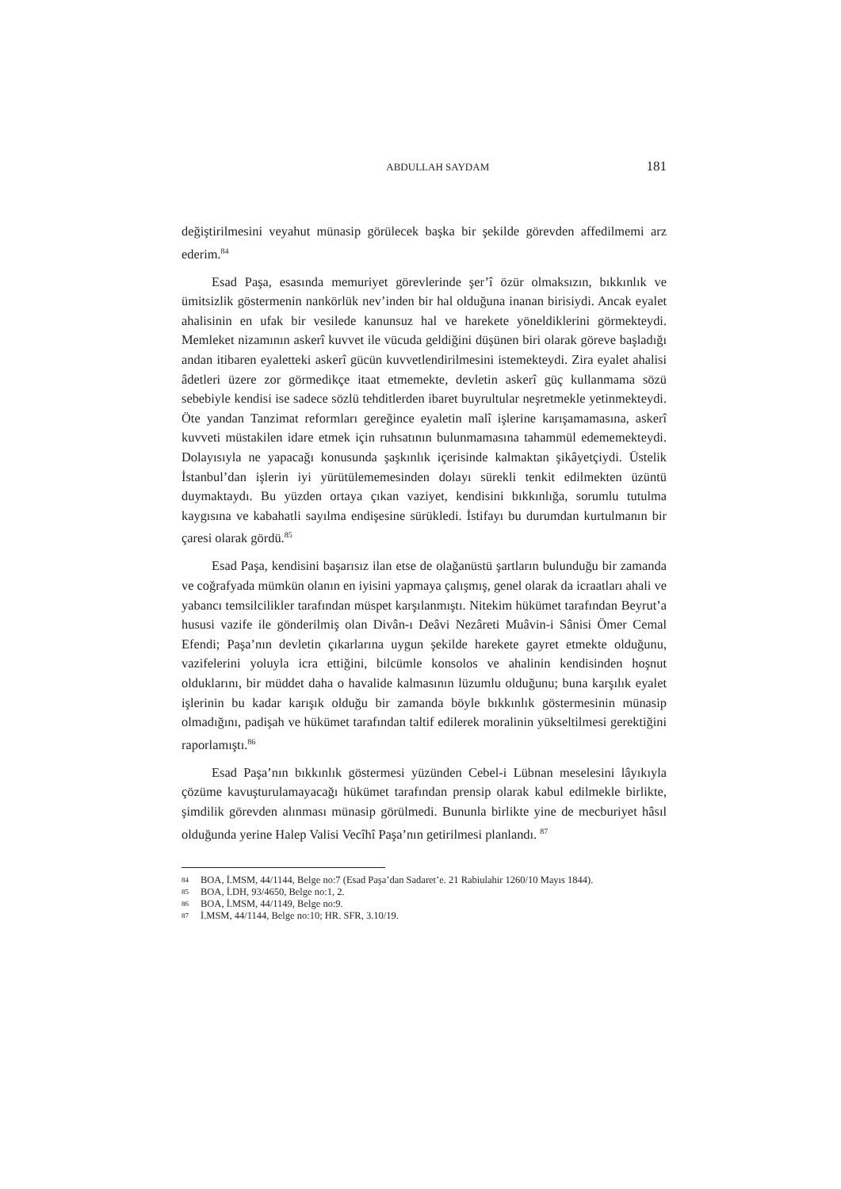ABDULLAH SAYDAM 181
değiştirilmesini veyahut münasip görülecek başka bir şekilde görevden affedilmemi arz ederim.<sup>84</sup>
Esad Paşa, esasında memuriyet görevlerinde şer’î özür olmaksızın, bıkkınlık ve ümitsizlik göstermenin nankörlük nev’inden bir hal olduğuna inanan birisiydi. Ancak eyalet ahalisinin en ufak bir vesilede kanunsuz hal ve harekete yöneldiklerini görmekteydi. Memleket nizamının askerî kuvvet ile vücuda geldiğini düşünen biri olarak göreve başladığı andan itibaren eyaletteki askerî gücün kuvvetlendirilmesini istemekteydi. Zira eyalet ahalisi âdetleri üzere zor görmedikçe itaat etmemekte, devletin askerî güç kullanmama sözü sebebiyle kendisi ise sadece sözlü tehditlerden ibaret buyrultular neşretmekle yetinmekteydi. Öte yandan Tanzimat reformları gereğince eyaletin malî işlerine karışamamasına, askerî kuvveti müstakilen idare etmek için ruhsatının bulunmamasına tahammül edememekteydi. Dolayısıyla ne yapacağı konusunda şaşkınlık içerisinde kalmaktan şikâyetçiydi. Üstelik İstanbul’dan işlerin iyi yürütülememesinden dolayı sürekli tenkit edilmekten üzüntü duymaktaydı. Bu yüzden ortaya çıkan vaziyet, kendisini bıkkınlığa, sorumlu tutulma kaygısına ve kabahatli sayılma endişesine sürükledi. İstifayı bu durumdan kurtulmanın bir çaresi olarak gördü.<sup>85</sup>
Esad Paşa, kendisini başarısız ilan etse de olağanüstü şartların bulunduğu bir zamanda ve coğrafyada mümkün olanın en iyisini yapmaya çalışmış, genel olarak da icraatları ahali ve yabancı temsilcilikler tarafından müspet karşılanmıştı. Nitekim hükümet tarafından Beyrut’a hususi vazife ile gönderilmiş olan Divân-ı Deâvi Nezâreti Muâvin-i Sânisi Ömer Cemal Efendi; Paşa’nın devletin çıkarlarına uygun şekilde harekete gayret etmekte olduğunu, vazifelerini yoluyla icra ettiğini, bilcümle konsolos ve ahalinin kendisinden hoşnut olduklarını, bir müddet daha o havalide kalmasının lüzumlu olduğunu; buna karşılık eyalet işlerinin bu kadar karışık olduğu bir zamanda böyle bıkkınlık göstermesinin münasip olmadığını, padişah ve hükümet tarafından taltif edilerek moralinin yükseltilmesi gerektiğini raporlamıştı.<sup>86</sup>
Esad Paşa’nın bıkkınlık göstermesi yüzünden Cebel-i Lübnan meselesini lâyıkıyla çözüme kavuşturulamayacağı hükümet tarafından prensip olarak kabul edilmekle birlikte, şimdilik görevden alınması münasip görülmedi. Bununla birlikte yine de mecburiyet hâsıl olduğunda yerine Halep Valisi Vecîhî Paşa’nın getirilmesi planlandı. <sup>87</sup>
84 BOA, İ.MSM, 44/1144, Belge no:7 (Esad Paşa’dan Sadaret’e. 21 Rabiulahir 1260/10 Mayıs 1844).
85 BOA, İ.DH, 93/4650, Belge no:1, 2.
86 BOA, İ.MSM, 44/1149, Belge no:9.
87 İ.MSM, 44/1144, Belge no:10; HR. SFR, 3.10/19.